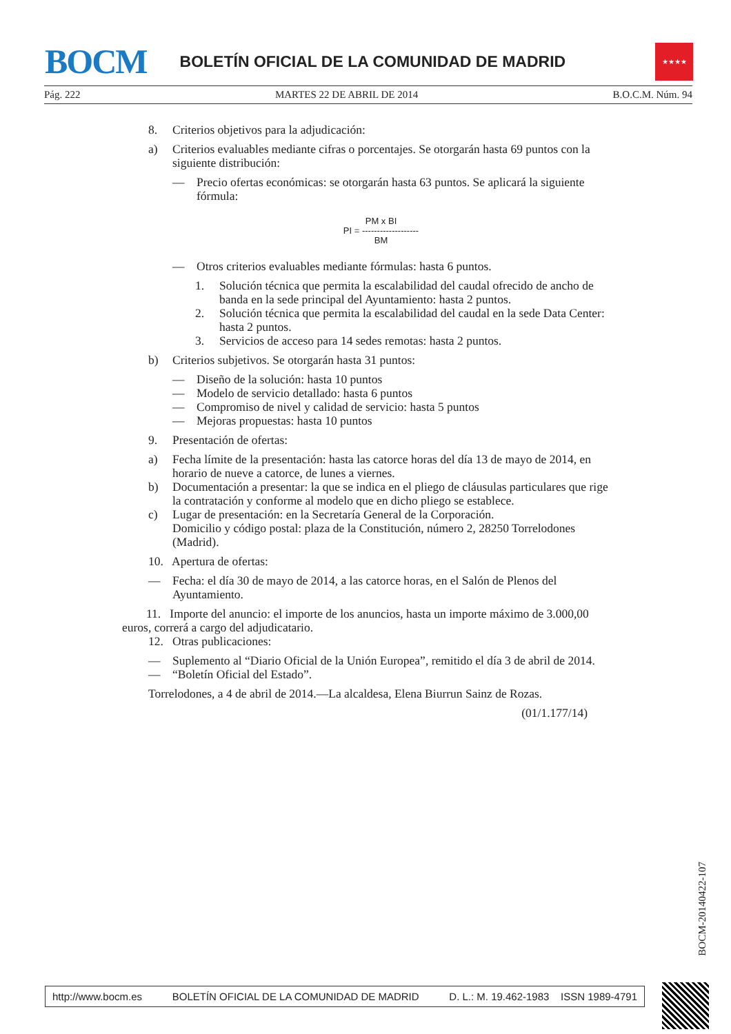BOCM
BOLETÍN OFICIAL DE LA COMUNIDAD DE MADRID
★★★★
Pág. 222 MARTES 22 DE ABRIL DE 2014 B.O.C.M. Núm. 94
8. Criterios objetivos para la adjudicación:
a) Criterios evaluables mediante cifras o porcentajes. Se otorgarán hasta 69 puntos con la siguiente distribución:
— Precio ofertas económicas: se otorgarán hasta 63 puntos. Se aplicará la siguiente fórmula:
PM x BI
PI = -------------------
BM
— Otros criterios evaluables mediante fórmulas: hasta 6 puntos.
1. Solución técnica que permita la escalabilidad del caudal ofrecido de ancho de banda en la sede principal del Ayuntamiento: hasta 2 puntos.
2. Solución técnica que permita la escalabilidad del caudal en la sede Data Center: hasta 2 puntos.
3. Servicios de acceso para 14 sedes remotas: hasta 2 puntos.
b) Criterios subjetivos. Se otorgarán hasta 31 puntos:
— Diseño de la solución: hasta 10 puntos
— Modelo de servicio detallado: hasta 6 puntos
— Compromiso de nivel y calidad de servicio: hasta 5 puntos
— Mejoras propuestas: hasta 10 puntos
9. Presentación de ofertas:
a) Fecha límite de la presentación: hasta las catorce horas del día 13 de mayo de 2014, en horario de nueve a catorce, de lunes a viernes.
b) Documentación a presentar: la que se indica en el pliego de cláusulas particulares que rige la contratación y conforme al modelo que en dicho pliego se establece.
c) Lugar de presentación: en la Secretaría General de la Corporación.
Domicilio y código postal: plaza de la Constitución, número 2, 28250 Torrelodones (Madrid).
10. Apertura de ofertas:
— Fecha: el día 30 de mayo de 2014, a las catorce horas, en el Salón de Plenos del Ayuntamiento.
11. Importe del anuncio: el importe de los anuncios, hasta un importe máximo de 3.000,00 euros, correrá a cargo del adjudicatario.
12. Otras publicaciones:
— Suplemento al “Diario Oficial de la Unión Europea”, remitido el día 3 de abril de 2014.
— “Boletín Oficial del Estado”.
Torrelodones, a 4 de abril de 2014.—La alcaldesa, Elena Biurrun Sainz de Rozas.
(01/1.177/14)
BOCM-20140422-107
http://www.bocm.es BOLETÍN OFICIAL DE LA COMUNIDAD DE MADRID D. L.: M. 19.462-1983 ISSN 1989-4791